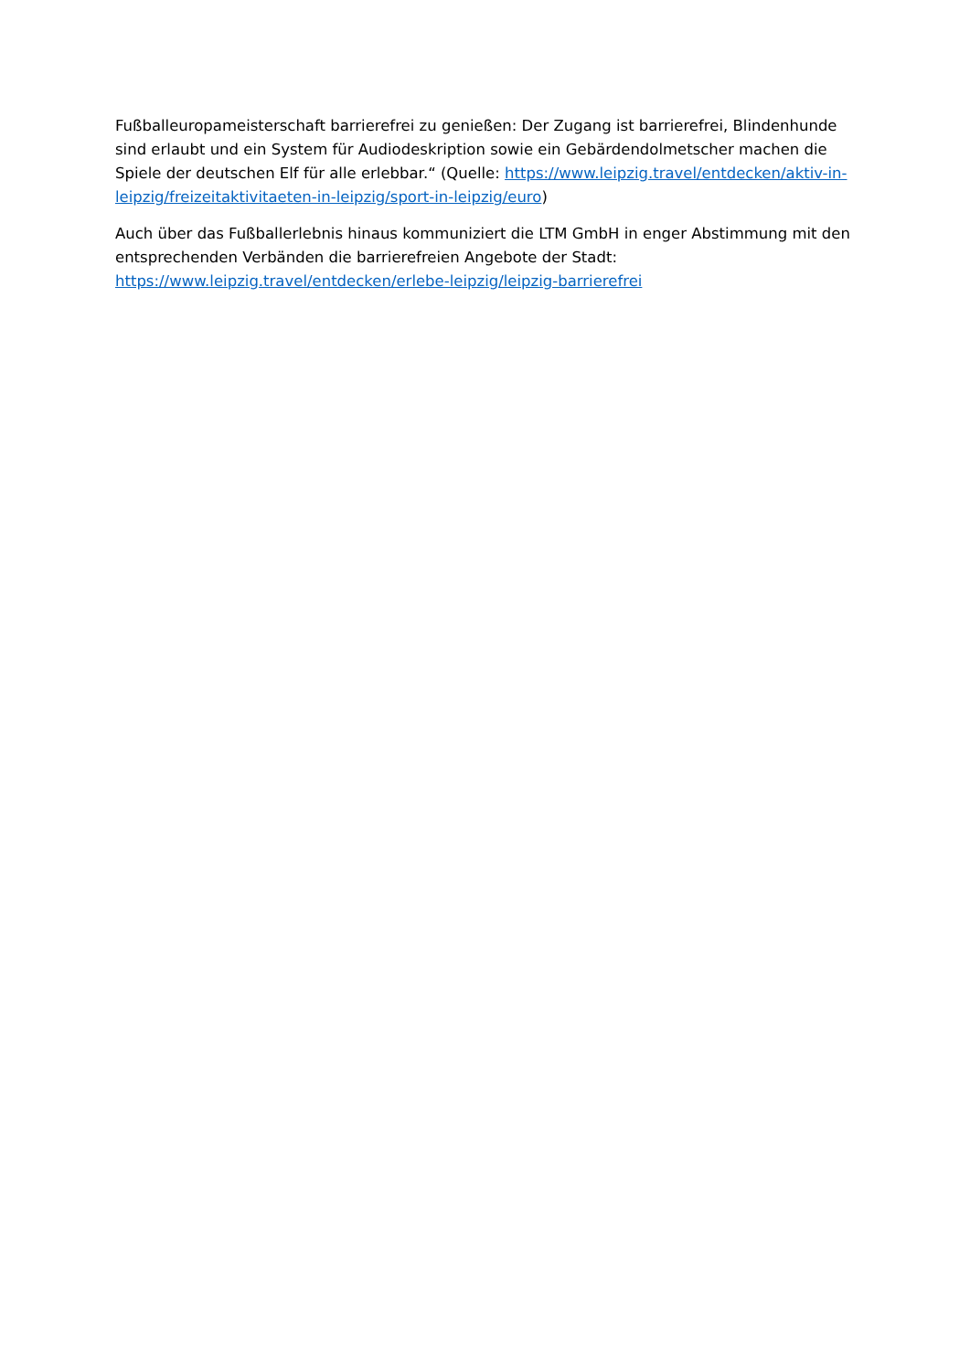Fußballeuropameisterschaft barrierefrei zu genießen: Der Zugang ist barrierefrei, Blindenhunde sind erlaubt und ein System für Audiodeskription sowie ein Gebärdendolmetscher machen die Spiele der deutschen Elf für alle erlebbar.“ (Quelle: https://www.leipzig.travel/entdecken/aktiv-in-leipzig/freizeitaktivitaeten-in-leipzig/sport-in-leipzig/euro)
Auch über das Fußballerlebnis hinaus kommuniziert die LTM GmbH in enger Abstimmung mit den entsprechenden Verbänden die barrierefreien Angebote der Stadt: https://www.leipzig.travel/entdecken/erlebe-leipzig/leipzig-barrierefrei